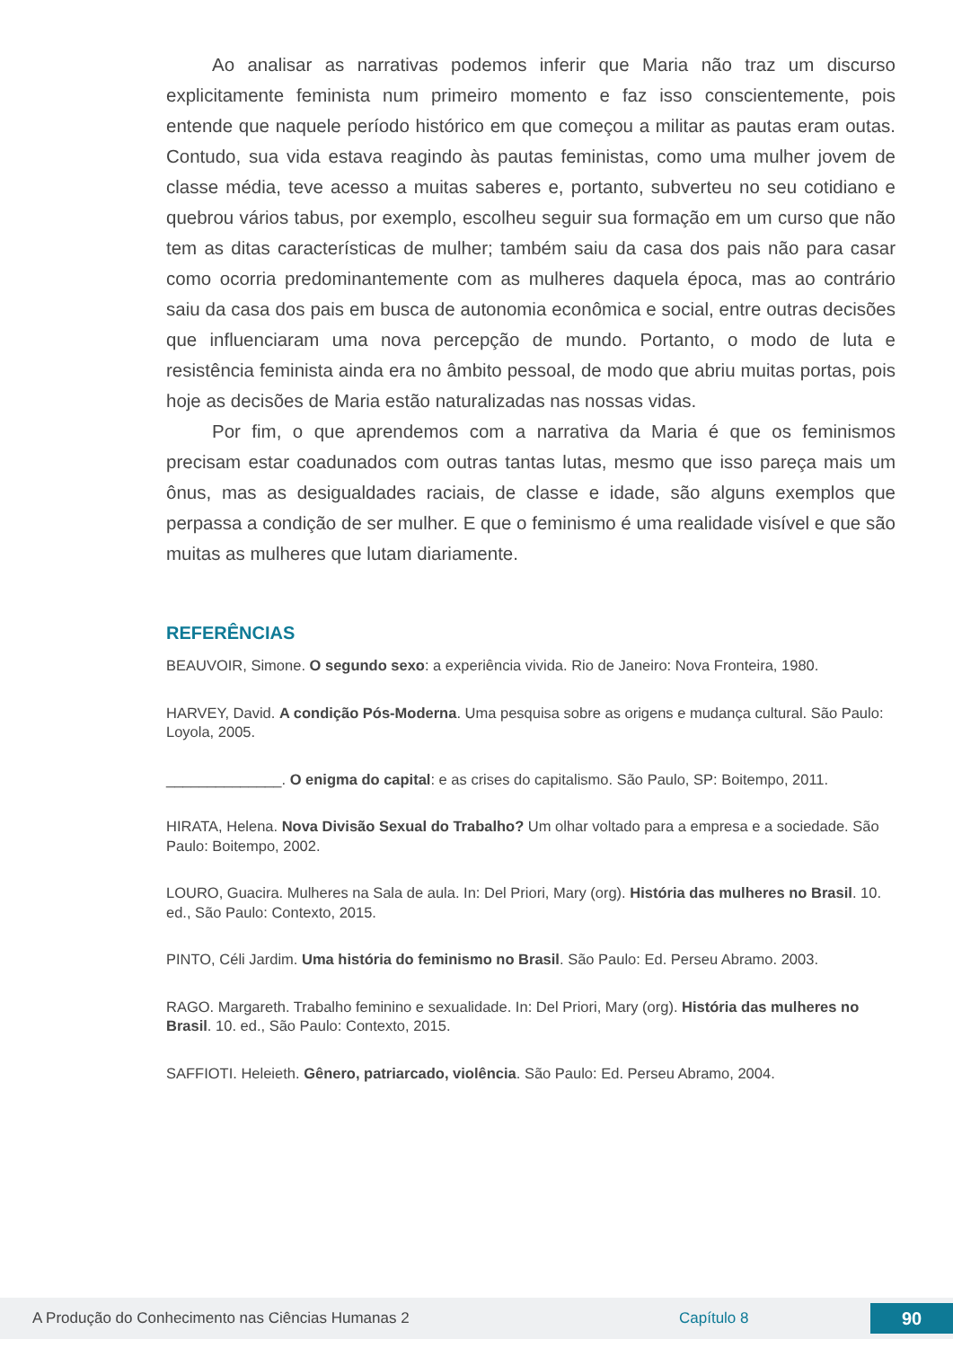Ao analisar as narrativas podemos inferir que Maria não traz um discurso explicitamente feminista num primeiro momento e faz isso conscientemente, pois entende que naquele período histórico em que começou a militar as pautas eram outas. Contudo, sua vida estava reagindo às pautas feministas, como uma mulher jovem de classe média, teve acesso a muitas saberes e, portanto, subverteu no seu cotidiano e quebrou vários tabus, por exemplo, escolheu seguir sua formação em um curso que não tem as ditas características de mulher; também saiu da casa dos pais não para casar como ocorria predominantemente com as mulheres daquela época, mas ao contrário saiu da casa dos pais em busca de autonomia econômica e social, entre outras decisões que influenciaram uma nova percepção de mundo. Portanto, o modo de luta e resistência feminista ainda era no âmbito pessoal, de modo que abriu muitas portas, pois hoje as decisões de Maria estão naturalizadas nas nossas vidas.
Por fim, o que aprendemos com a narrativa da Maria é que os feminismos precisam estar coadunados com outras tantas lutas, mesmo que isso pareça mais um ônus, mas as desigualdades raciais, de classe e idade, são alguns exemplos que perpassa a condição de ser mulher. E que o feminismo é uma realidade visível e que são muitas as mulheres que lutam diariamente.
REFERÊNCIAS
BEAUVOIR, Simone. O segundo sexo: a experiência vivida. Rio de Janeiro: Nova Fronteira, 1980.
HARVEY, David. A condição Pós-Moderna. Uma pesquisa sobre as origens e mudança cultural. São Paulo: Loyola, 2005.
______________. O enigma do capital: e as crises do capitalismo. São Paulo, SP: Boitempo, 2011.
HIRATA, Helena. Nova Divisão Sexual do Trabalho? Um olhar voltado para a empresa e a sociedade. São Paulo: Boitempo, 2002.
LOURO, Guacira. Mulheres na Sala de aula. In: Del Priori, Mary (org). História das mulheres no Brasil. 10. ed., São Paulo: Contexto, 2015.
PINTO, Céli Jardim. Uma história do feminismo no Brasil. São Paulo: Ed. Perseu Abramo. 2003.
RAGO. Margareth. Trabalho feminino e sexualidade. In: Del Priori, Mary (org). História das mulheres no Brasil. 10. ed., São Paulo: Contexto, 2015.
SAFFIOTI. Heleieth. Gênero, patriarcado, violência. São Paulo: Ed. Perseu Abramo, 2004.
A Produção do Conhecimento nas Ciências Humanas 2 Capítulo 8 90